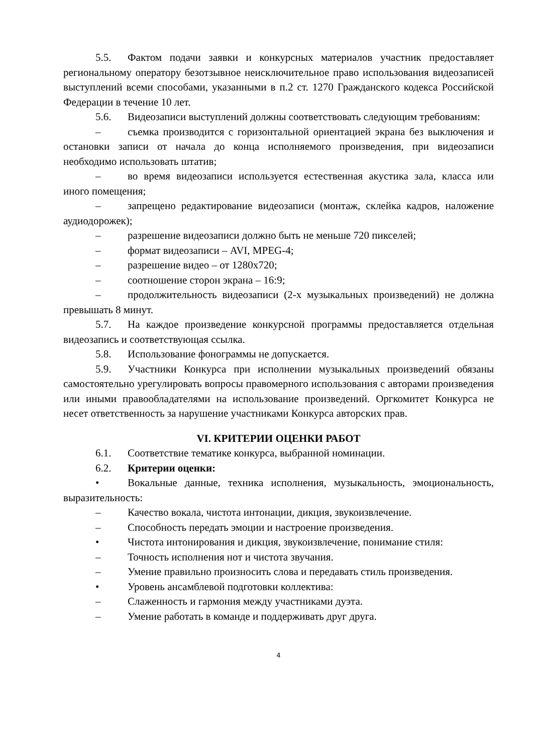5.5. Фактом подачи заявки и конкурсных материалов участник предоставляет региональному оператору безотзывное неисключительное право использования видеозаписей выступлений всеми способами, указанными в п.2 ст. 1270 Гражданского кодекса Российской Федерации в течение 10 лет.
5.6. Видеозаписи выступлений должны соответствовать следующим требованиям:
– съемка производится с горизонтальной ориентацией экрана без выключения и остановки записи от начала до конца исполняемого произведения, при видеозаписи необходимо использовать штатив;
– во время видеозаписи используется естественная акустика зала, класса или иного помещения;
– запрещено редактирование видеозаписи (монтаж, склейка кадров, наложение аудиодорожек);
– разрешение видеозаписи должно быть не меньше 720 пикселей;
– формат видеозаписи – AVI, MPEG-4;
– разрешение видео – от 1280x720;
– соотношение сторон экрана – 16:9;
– продолжительность видеозаписи (2-х музыкальных произведений) не должна превышать 8 минут.
5.7. На каждое произведение конкурсной программы предоставляется отдельная видеозапись и соответствующая ссылка.
5.8. Использование фонограммы не допускается.
5.9. Участники Конкурса при исполнении музыкальных произведений обязаны самостоятельно урегулировать вопросы правомерного использования с авторами произведения или иными правообладателями на использование произведений. Оргкомитет Конкурса не несет ответственность за нарушение участниками Конкурса авторских прав.
VI. КРИТЕРИИ ОЦЕНКИ РАБОТ
6.1. Соответствие тематике конкурса, выбранной номинации.
6.2. Критерии оценки:
• Вокальные данные, техника исполнения, музыкальность, эмоциональность, выразительность:
– Качество вокала, чистота интонации, дикция, звукоизвлечение.
– Способность передать эмоции и настроение произведения.
• Чистота интонирования и дикция, звукоизвлечение, понимание стиля:
– Точность исполнения нот и чистота звучания.
– Умение правильно произносить слова и передавать стиль произведения.
• Уровень ансамблевой подготовки коллектива:
– Слаженность и гармония между участниками дуэта.
– Умение работать в команде и поддерживать друг друга.
4